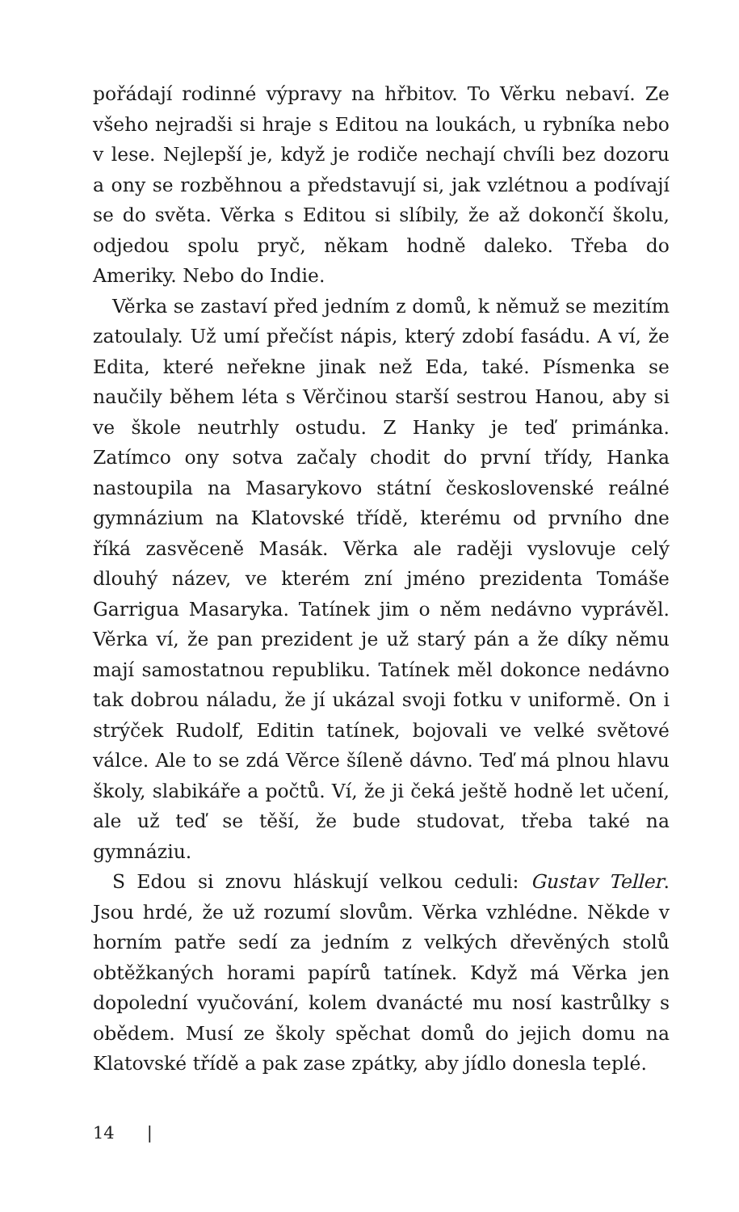pořádají rodinné výpravy na hřbitov. To Věrku nebaví. Ze všeho nejradši si hraje s Editou na loukách, u rybníka nebo v lese. Nejlepší je, když je rodiče nechají chvíli bez dozoru a ony se rozběhnou a představují si, jak vzlétnou a podívají se do světa. Věrka s Editou si slíbily, že až dokončí školu, odjedou spolu pryč, někam hodně daleko. Třeba do Ameriky. Nebo do Indie.
Věrka se zastaví před jedním z domů, k němuž se mezitím zatoulaly. Už umí přečíst nápis, který zdobí fasádu. A ví, že Edita, které neřekne jinak než Eda, také. Písmenka se naučily během léta s Věrčinou starší sestrou Hanou, aby si ve škole neutrhly ostudu. Z Hanky je teď primánka. Zatímco ony sotva začaly chodit do první třídy, Hanka nastoupila na Masarykovo státní československé reálné gymnázium na Klatovské třídě, kterému od prvního dne říká zasvěceně Masák. Věrka ale raději vyslovuje celý dlouhý název, ve kterém zní jméno prezidenta Tomáše Garrigua Masaryka. Tatínek jim o něm nedávno vyprávěl. Věrka ví, že pan prezident je už starý pán a že díky němu mají samostatnou republiku. Tatínek měl dokonce nedávno tak dobrou náladu, že jí ukázal svoji fotku v uniformě. On i strýček Rudolf, Editin tatínek, bojovali ve velké světové válce. Ale to se zdá Věrce šíleně dávno. Teď má plnou hlavu školy, slabikáře a počtů. Ví, že ji čeká ještě hodně let učení, ale už teď se těší, že bude studovat, třeba také na gymnáziu.
S Edou si znovu hláskují velkou ceduli: Gustav Teller. Jsou hrdé, že už rozumí slovům. Věrka vzhlédne. Někde v horním patře sedí za jedním z velkých dřevěných stolů obtěžkaných horami papírů tatínek. Když má Věrka jen dopolední vyučování, kolem dvanácté mu nosí kastrůlky s obědem. Musí ze školy spěchat domů do jejich domu na Klatovské třídě a pak zase zpátky, aby jídlo donesla teplé.
14 |